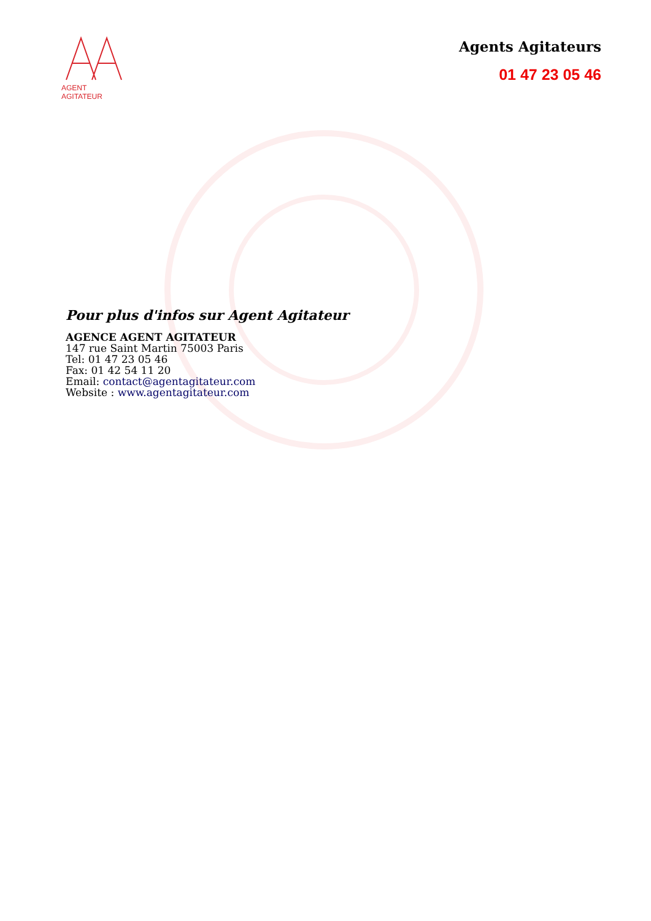AGENT AGITATEUR
Agents Agitateurs
01 47 23 05 46
Pour plus d'infos sur Agent Agitateur
AGENCE AGENT AGITATEUR
147 rue Saint Martin 75003 Paris
Tel: 01 47 23 05 46
Fax: 01 42 54 11 20
Email: contact@agentagitateur.com
Website : www.agentagitateur.com